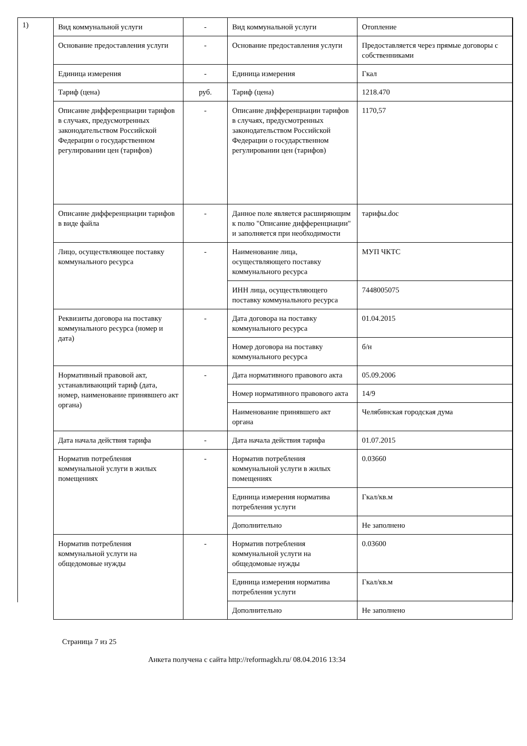1)
| Вид коммунальной услуги | - | Вид коммунальной услуги | Отопление |
| Основание предоставления услуги | - | Основание предоставления услуги | Предоставляется через прямые договоры с собственниками |
| Единица измерения | - | Единица измерения | Гкал |
| Тариф (цена) | руб. | Тариф (цена) | 1218.470 |
| Описание дифференциации тарифов в случаях, предусмотренных законодательством Российской Федерации о государственном регулировании цен (тарифов) | - | Описание дифференциации тарифов в случаях, предусмотренных законодательством Российской Федерации о государственном регулировании цен (тарифов) | 1170,57 |
| Описание дифференциации тарифов в виде файла | - | Данное поле является расширяющим к полю "Описание дифференциации" и заполняется при необходимости | тарифы.doc |
| Лицо, осуществляющее поставку коммунального ресурса | - | Наименование лица, осуществляющего поставку коммунального ресурса | МУП ЧКТС |
| | | ИНН лица, осуществляющего поставку коммунального ресурса | 7448005075 |
| Реквизиты договора на поставку коммунального ресурса (номер и дата) | - | Дата договора на поставку коммунального ресурса | 01.04.2015 |
| | | Номер договора на поставку коммунального ресурса | б/н |
| Нормативный правовой акт, устанавливающий тариф (дата, номер, наименование принявшего акт органа) | - | Дата нормативного правового акта | 05.09.2006 |
| | | Номер нормативного правового акта | 14/9 |
| | | Наименование принявшего акт органа | Челябинская городская дума |
| Дата начала действия тарифа | - | Дата начала действия тарифа | 01.07.2015 |
| Норматив потребления коммунальной услуги в жилых помещениях | - | Норматив потребления коммунальной услуги в жилых помещениях | 0.03660 |
| | | Единица измерения норматива потребления услуги | Гкал/кв.м |
| | | Дополнительно | Не заполнено |
| Норматив потребления коммунальной услуги на общедомовые нужды | - | Норматив потребления коммунальной услуги на общедомовые нужды | 0.03600 |
| | | Единица измерения норматива потребления услуги | Гкал/кв.м |
| | | Дополнительно | Не заполнено |
Страница 7 из 25
Анкета получена с сайта http://reformagkh.ru/ 08.04.2016 13:34